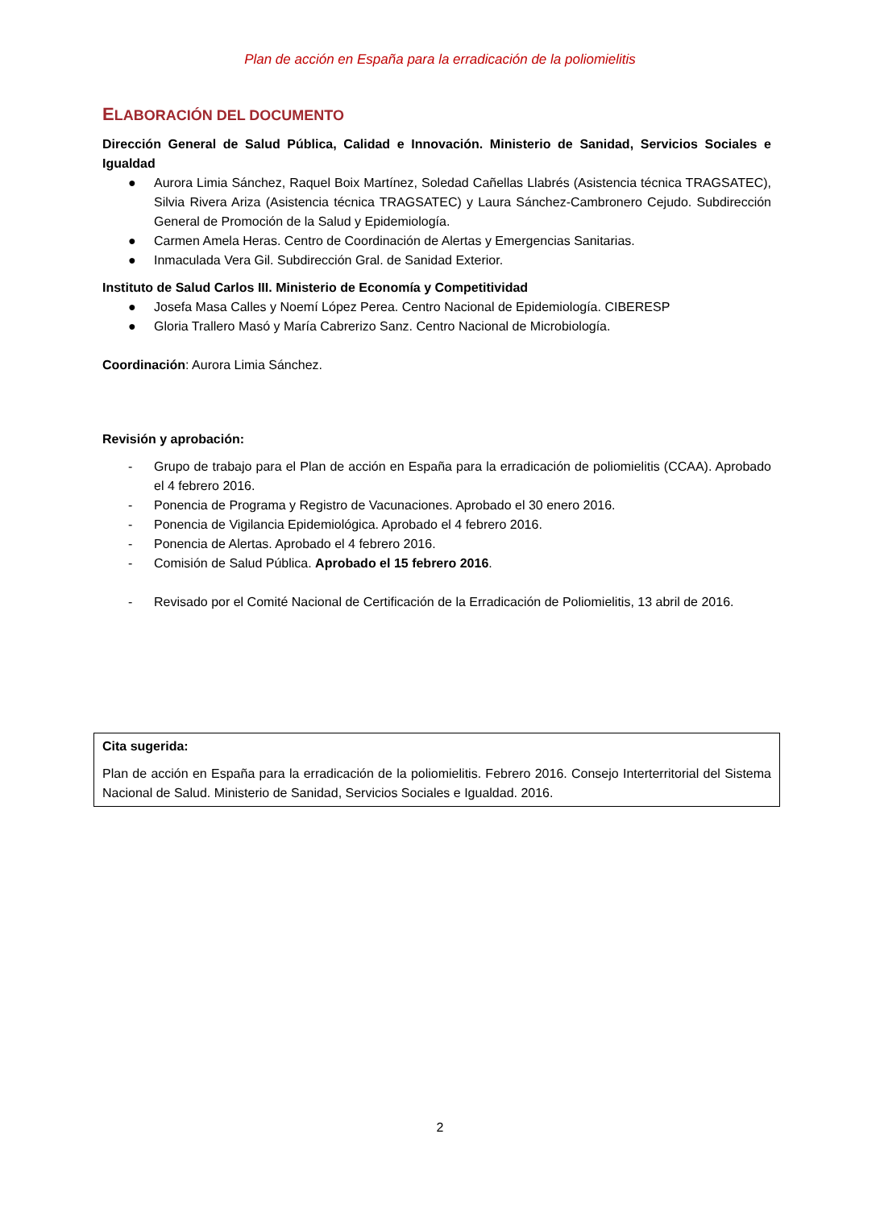Plan de acción en España para la erradicación de la poliomielitis
ELABORACIÓN DEL DOCUMENTO
Dirección General de Salud Pública, Calidad e Innovación. Ministerio de Sanidad, Servicios Sociales e Igualdad
● Aurora Limia Sánchez, Raquel Boix Martínez, Soledad Cañellas Llabrés (Asistencia técnica TRAGSATEC), Silvia Rivera Ariza (Asistencia técnica TRAGSATEC) y Laura Sánchez-Cambronero Cejudo. Subdirección General de Promoción de la Salud y Epidemiología.
● Carmen Amela Heras. Centro de Coordinación de Alertas y Emergencias Sanitarias.
● Inmaculada Vera Gil. Subdirección Gral. de Sanidad Exterior.
Instituto de Salud Carlos III. Ministerio de Economía y Competitividad
● Josefa Masa Calles y Noemí López Perea. Centro Nacional de Epidemiología. CIBERESP
● Gloria Trallero Masó y María Cabrerizo Sanz. Centro Nacional de Microbiología.
Coordinación: Aurora Limia Sánchez.
Revisión y aprobación:
- Grupo de trabajo para el Plan de acción en España para la erradicación de poliomielitis (CCAA). Aprobado el 4 febrero 2016.
- Ponencia de Programa y Registro de Vacunaciones. Aprobado el 30 enero 2016.
- Ponencia de Vigilancia Epidemiológica. Aprobado el 4 febrero 2016.
- Ponencia de Alertas. Aprobado el 4 febrero 2016.
- Comisión de Salud Pública. Aprobado el 15 febrero 2016.
- Revisado por el Comité Nacional de Certificación de la Erradicación de Poliomielitis, 13 abril de 2016.
Cita sugerida:
Plan de acción en España para la erradicación de la poliomielitis. Febrero 2016. Consejo Interterritorial del Sistema Nacional de Salud. Ministerio de Sanidad, Servicios Sociales e Igualdad. 2016.
2